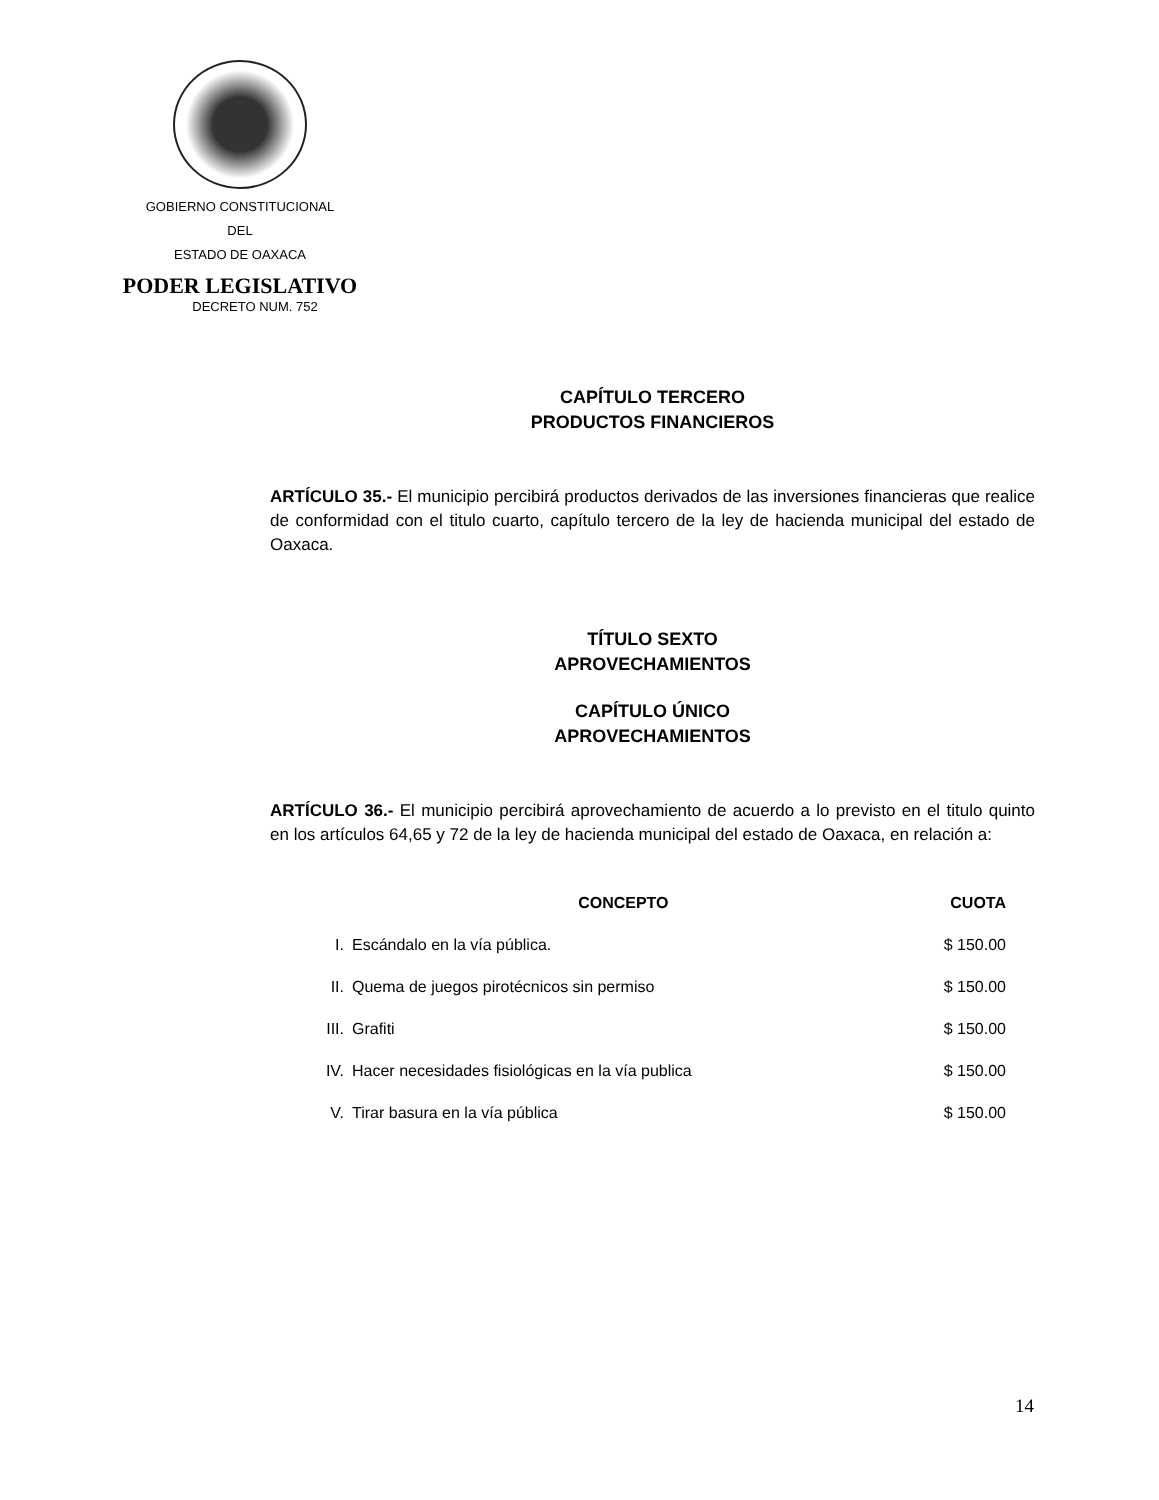GOBIERNO CONSTITUCIONAL
DEL
ESTADO DE OAXACA
PODER LEGISLATIVO
DECRETO NUM. 752
CAPÍTULO TERCERO
PRODUCTOS FINANCIEROS
ARTÍCULO 35.- El municipio percibirá productos derivados de las inversiones financieras que realice de conformidad con el titulo cuarto, capítulo tercero de la ley de hacienda municipal del estado de Oaxaca.
TÍTULO SEXTO
APROVECHAMIENTOS
CAPÍTULO ÚNICO
APROVECHAMIENTOS
ARTÍCULO 36.- El municipio percibirá aprovechamiento de acuerdo a lo previsto en el titulo quinto en los artículos 64,65 y 72 de la ley de hacienda municipal del estado de Oaxaca, en relación a:
| | CONCEPTO | CUOTA |
| --- | --- | --- |
| I. | Escándalo en la vía pública. | $ 150.00 |
| II. | Quema de juegos pirotécnicos sin permiso | $ 150.00 |
| III. | Grafiti | $ 150.00 |
| IV. | Hacer necesidades fisiológicas en la vía publica | $ 150.00 |
| V. | Tirar basura en la vía pública | $ 150.00 |
14